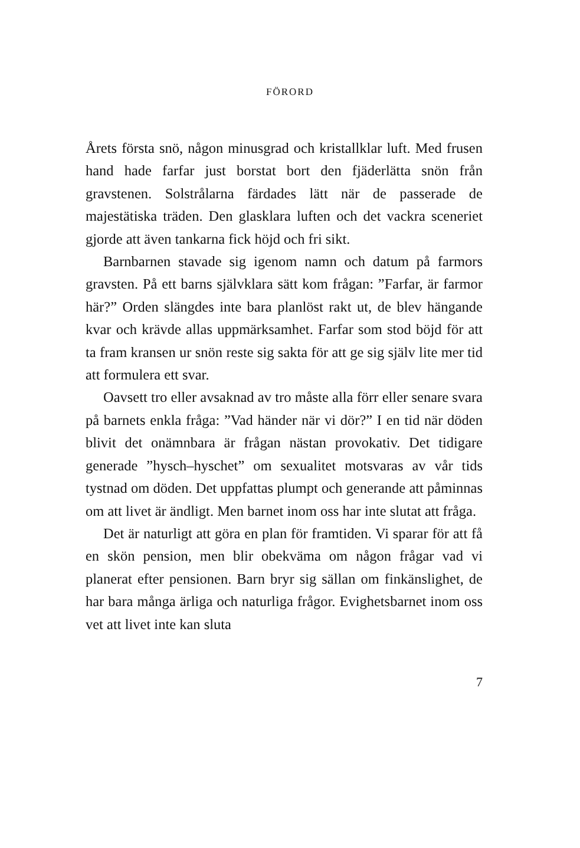FÖRORD
Årets första snö, någon minusgrad och kristallklar luft. Med frusen hand hade farfar just borstat bort den fjäderlätta snön från gravstenen. Solstrålarna färdades lätt när de passerade de majestätiska träden. Den glasklara luften och det vackra sceneriet gjorde att även tankarna fick höjd och fri sikt.
Barnbarnen stavade sig igenom namn och datum på farmors gravsten. På ett barns självklara sätt kom frågan: ”Farfar, är farmor här?” Orden slängdes inte bara planlöst rakt ut, de blev hängande kvar och krävde allas uppmärksamhet. Farfar som stod böjd för att ta fram kransen ur snön reste sig sakta för att ge sig själv lite mer tid att formulera ett svar.
Oavsett tro eller avsaknad av tro måste alla förr eller senare svara på barnets enkla fråga: ”Vad händer när vi dör?” I en tid när döden blivit det onämnbara är frågan nästan provokativ. Det tidigare generade ”hysch–hyschet” om sexualitet motsvaras av vår tids tystnad om döden. Det uppfattas plumpt och generande att påminnas om att livet är ändligt. Men barnet inom oss har inte slutat att fråga.
Det är naturligt att göra en plan för framtiden. Vi sparar för att få en skön pension, men blir obekväma om någon frågar vad vi planerat efter pensionen. Barn bryr sig sällan om finkänslighet, de har bara många ärliga och naturliga frågor. Evighetsbarnet inom oss vet att livet inte kan sluta
7